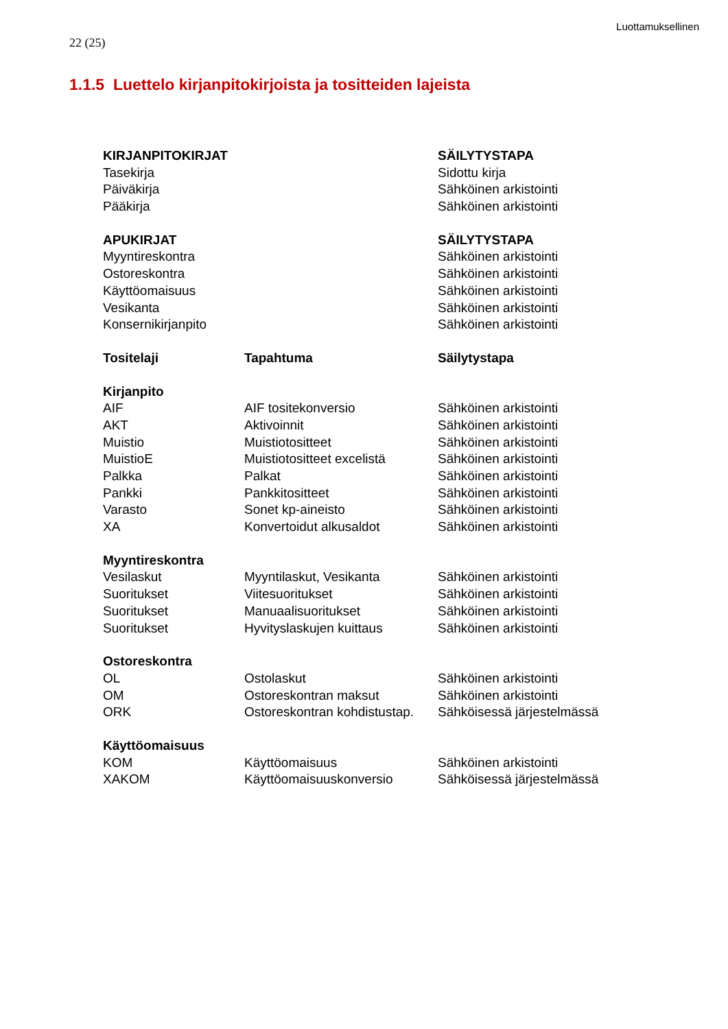Luottamuksellinen
22 (25)
1.1.5 Luettelo kirjanpitokirjoista ja tositteiden lajeista
| KIRJANPITOKIRJAT | | SÄILYTYSTAPA |
| Tasekirja | | Sidottu kirja |
| Päiväkirja | | Sähköinen arkistointi |
| Pääkirja | | Sähköinen arkistointi |
| APUKIRJAT | | SÄILYTYSTAPA |
| Myyntireskontra | | Sähköinen arkistointi |
| Ostoreskontra | | Sähköinen arkistointi |
| Käyttöomaisuus | | Sähköinen arkistointi |
| Vesikanta | | Sähköinen arkistointi |
| Konsernikirjanpito | | Sähköinen arkistointi |
| Tositelaji | Tapahtuma | Säilytystapa |
| Kirjanpito | | |
| AIF | AIF tositekonversio | Sähköinen arkistointi |
| AKT | Aktivoinnit | Sähköinen arkistointi |
| Muistio | Muistiotositteet | Sähköinen arkistointi |
| MuistioE | Muistiotositteet excelistä | Sähköinen arkistointi |
| Palkka | Palkat | Sähköinen arkistointi |
| Pankki | Pankkitositteet | Sähköinen arkistointi |
| Varasto | Sonet kp-aineisto | Sähköinen arkistointi |
| XA | Konvertoidut alkusaldot | Sähköinen arkistointi |
| Myyntireskontra | | |
| Vesilaskut | Myyntilaskut, Vesikanta | Sähköinen arkistointi |
| Suoritukset | Viitesuoritukset | Sähköinen arkistointi |
| Suoritukset | Manuaalisuoritukset | Sähköinen arkistointi |
| Suoritukset | Hyvityslaskujen kuittaus | Sähköinen arkistointi |
| Ostoreskontra | | |
| OL | Ostolaskut | Sähköinen arkistointi |
| OM | Ostoreskontran maksut | Sähköinen arkistointi |
| ORK | Ostoreskontran kohdistustap. | Sähköisessä järjestelmässä |
| Käyttöomaisuus | | |
| KOM | Käyttöomaisuus | Sähköinen arkistointi |
| XAKOM | Käyttöomaisuuskonversio | Sähköisessä järjestelmässä |